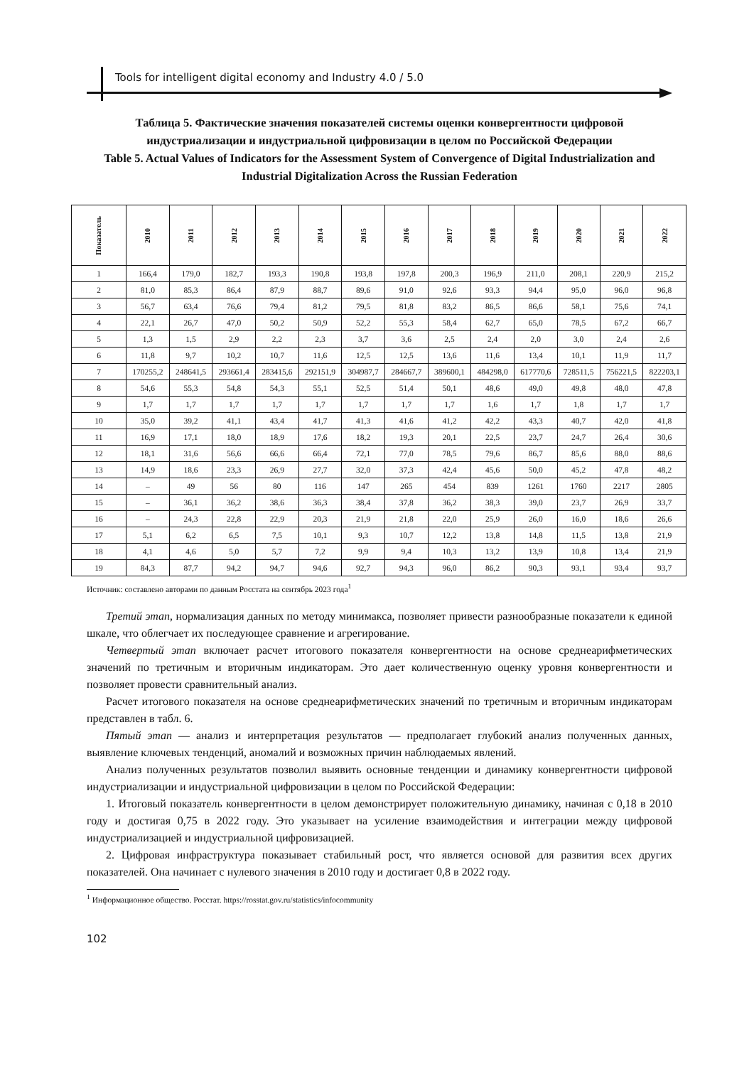Tools for intelligent digital economy and Industry 4.0 / 5.0
Таблица 5. Фактические значения показателей системы оценки конвергентности цифровой индустриализации и индустриальной цифровизации в целом по Российской Федерации
Table 5. Actual Values of Indicators for the Assessment System of Convergence of Digital Industrialization and Industrial Digitalization Across the Russian Federation
| Показатель | 2010 | 2011 | 2012 | 2013 | 2014 | 2015 | 2016 | 2017 | 2018 | 2019 | 2020 | 2021 | 2022 |
| --- | --- | --- | --- | --- | --- | --- | --- | --- | --- | --- | --- | --- | --- |
| 1 | 166,4 | 179,0 | 182,7 | 193,3 | 190,8 | 193,8 | 197,8 | 200,3 | 196,9 | 211,0 | 208,1 | 220,9 | 215,2 |
| 2 | 81,0 | 85,3 | 86,4 | 87,9 | 88,7 | 89,6 | 91,0 | 92,6 | 93,3 | 94,4 | 95,0 | 96,0 | 96,8 |
| 3 | 56,7 | 63,4 | 76,6 | 79,4 | 81,2 | 79,5 | 81,8 | 83,2 | 86,5 | 86,6 | 58,1 | 75,6 | 74,1 |
| 4 | 22,1 | 26,7 | 47,0 | 50,2 | 50,9 | 52,2 | 55,3 | 58,4 | 62,7 | 65,0 | 78,5 | 67,2 | 66,7 |
| 5 | 1,3 | 1,5 | 2,9 | 2,2 | 2,3 | 3,7 | 3,6 | 2,5 | 2,4 | 2,0 | 3,0 | 2,4 | 2,6 |
| 6 | 11,8 | 9,7 | 10,2 | 10,7 | 11,6 | 12,5 | 12,5 | 13,6 | 11,6 | 13,4 | 10,1 | 11,9 | 11,7 |
| 7 | 170255,2 | 248641,5 | 293661,4 | 283415,6 | 292151,9 | 304987,7 | 284667,7 | 389600,1 | 484298,0 | 617770,6 | 728511,5 | 756221,5 | 822203,1 |
| 8 | 54,6 | 55,3 | 54,8 | 54,3 | 55,1 | 52,5 | 51,4 | 50,1 | 48,6 | 49,0 | 49,8 | 48,0 | 47,8 |
| 9 | 1,7 | 1,7 | 1,7 | 1,7 | 1,7 | 1,7 | 1,7 | 1,7 | 1,6 | 1,7 | 1,8 | 1,7 | 1,7 |
| 10 | 35,0 | 39,2 | 41,1 | 43,4 | 41,7 | 41,3 | 41,6 | 41,2 | 42,2 | 43,3 | 40,7 | 42,0 | 41,8 |
| 11 | 16,9 | 17,1 | 18,0 | 18,9 | 17,6 | 18,2 | 19,3 | 20,1 | 22,5 | 23,7 | 24,7 | 26,4 | 30,6 |
| 12 | 18,1 | 31,6 | 56,6 | 66,6 | 66,4 | 72,1 | 77,0 | 78,5 | 79,6 | 86,7 | 85,6 | 88,0 | 88,6 |
| 13 | 14,9 | 18,6 | 23,3 | 26,9 | 27,7 | 32,0 | 37,3 | 42,4 | 45,6 | 50,0 | 45,2 | 47,8 | 48,2 |
| 14 | – | 49 | 56 | 80 | 116 | 147 | 265 | 454 | 839 | 1261 | 1760 | 2217 | 2805 |
| 15 | – | 36,1 | 36,2 | 38,6 | 36,3 | 38,4 | 37,8 | 36,2 | 38,3 | 39,0 | 23,7 | 26,9 | 33,7 |
| 16 | – | 24,3 | 22,8 | 22,9 | 20,3 | 21,9 | 21,8 | 22,0 | 25,9 | 26,0 | 16,0 | 18,6 | 26,6 |
| 17 | 5,1 | 6,2 | 6,5 | 7,5 | 10,1 | 9,3 | 10,7 | 12,2 | 13,8 | 14,8 | 11,5 | 13,8 | 21,9 |
| 18 | 4,1 | 4,6 | 5,0 | 5,7 | 7,2 | 9,9 | 9,4 | 10,3 | 13,2 | 13,9 | 10,8 | 13,4 | 21,9 |
| 19 | 84,3 | 87,7 | 94,2 | 94,7 | 94,6 | 92,7 | 94,3 | 96,0 | 86,2 | 90,3 | 93,1 | 93,4 | 93,7 |
Источник: составлено авторами по данным Росстата на сентябрь 2023 года<sup>1</sup>
Третий этап, нормализация данных по методу минимакса, позволяет привести разнообразные показатели к единой шкале, что облегчает их последующее сравнение и агрегирование.
Четвертый этап включает расчет итогового показателя конвергентности на основе среднеарифметических значений по третичным и вторичным индикаторам. Это дает количественную оценку уровня конвергентности и позволяет провести сравнительный анализ.
Расчет итогового показателя на основе среднеарифметических значений по третичным и вторичным индикаторам представлен в табл. 6.
Пятый этап — анализ и интерпретация результатов — предполагает глубокий анализ полученных данных, выявление ключевых тенденций, аномалий и возможных причин наблюдаемых явлений.
Анализ полученных результатов позволил выявить основные тенденции и динамику конвергентности цифровой индустриализации и индустриальной цифровизации в целом по Российской Федерации:
1. Итоговый показатель конвергентности в целом демонстрирует положительную динамику, начиная с 0,18 в 2010 году и достигая 0,75 в 2022 году. Это указывает на усиление взаимодействия и интеграции между цифровой индустриализацией и индустриальной цифровизацией.
2. Цифровая инфраструктура показывает стабильный рост, что является основой для развития всех других показателей. Она начинает с нулевого значения в 2010 году и достигает 0,8 в 2022 году.
<sup>1</sup> Информационное общество. Росстат. https://rosstat.gov.ru/statistics/infocommunity
102